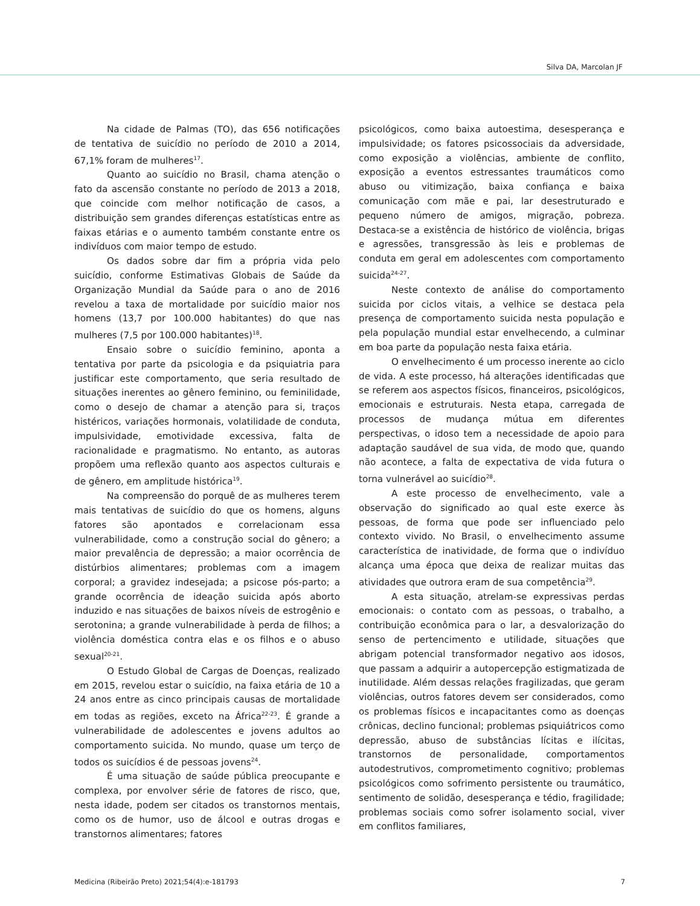Silva DA, Marcolan JF
Na cidade de Palmas (TO), das 656 notificações de tentativa de suicídio no período de 2010 a 2014, 67,1% foram de mulheres<sup>17</sup>.
Quanto ao suicídio no Brasil, chama atenção o fato da ascensão constante no período de 2013 a 2018, que coincide com melhor notificação de casos, a distribuição sem grandes diferenças estatísticas entre as faixas etárias e o aumento também constante entre os indivíduos com maior tempo de estudo.
Os dados sobre dar fim a própria vida pelo suicídio, conforme Estimativas Globais de Saúde da Organização Mundial da Saúde para o ano de 2016 revelou a taxa de mortalidade por suicídio maior nos homens (13,7 por 100.000 habitantes) do que nas mulheres (7,5 por 100.000 habitantes)<sup>18</sup>.
Ensaio sobre o suicídio feminino, aponta a tentativa por parte da psicologia e da psiquiatria para justificar este comportamento, que seria resultado de situações inerentes ao gênero feminino, ou feminilidade, como o desejo de chamar a atenção para si, traços histéricos, variações hormonais, volatilidade de conduta, impulsividade, emotividade excessiva, falta de racionalidade e pragmatismo. No entanto, as autoras propõem uma reflexão quanto aos aspectos culturais e de gênero, em amplitude histórica<sup>19</sup>.
Na compreensão do porquê de as mulheres terem mais tentativas de suicídio do que os homens, alguns fatores são apontados e correlacionam essa vulnerabilidade, como a construção social do gênero; a maior prevalência de depressão; a maior ocorrência de distúrbios alimentares; problemas com a imagem corporal; a gravidez indesejada; a psicose pós-parto; a grande ocorrência de ideação suicida após aborto induzido e nas situações de baixos níveis de estrogênio e serotonina; a grande vulnerabilidade à perda de filhos; a violência doméstica contra elas e os filhos e o abuso sexual<sup>20-21</sup>.
O Estudo Global de Cargas de Doenças, realizado em 2015, revelou estar o suicídio, na faixa etária de 10 a 24 anos entre as cinco principais causas de mortalidade em todas as regiões, exceto na África<sup>22-23</sup>. É grande a vulnerabilidade de adolescentes e jovens adultos ao comportamento suicida. No mundo, quase um terço de todos os suicídios é de pessoas jovens<sup>24</sup>.
É uma situação de saúde pública preocupante e complexa, por envolver série de fatores de risco, que, nesta idade, podem ser citados os transtornos mentais, como os de humor, uso de álcool e outras drogas e transtornos alimentares; fatores
psicológicos, como baixa autoestima, desesperança e impulsividade; os fatores psicossociais da adversidade, como exposição a violências, ambiente de conflito, exposição a eventos estressantes traumáticos como abuso ou vitimização, baixa confiança e baixa comunicação com mãe e pai, lar desestruturado e pequeno número de amigos, migração, pobreza. Destaca-se a existência de histórico de violência, brigas e agressões, transgressão às leis e problemas de conduta em geral em adolescentes com comportamento suicida<sup>24-27</sup>.
Neste contexto de análise do comportamento suicida por ciclos vitais, a velhice se destaca pela presença de comportamento suicida nesta população e pela população mundial estar envelhecendo, a culminar em boa parte da população nesta faixa etária.
O envelhecimento é um processo inerente ao ciclo de vida. A este processo, há alterações identificadas que se referem aos aspectos físicos, financeiros, psicológicos, emocionais e estruturais. Nesta etapa, carregada de processos de mudança mútua em diferentes perspectivas, o idoso tem a necessidade de apoio para adaptação saudável de sua vida, de modo que, quando não acontece, a falta de expectativa de vida futura o torna vulnerável ao suicídio<sup>28</sup>.
A este processo de envelhecimento, vale a observação do significado ao qual este exerce às pessoas, de forma que pode ser influenciado pelo contexto vivido. No Brasil, o envelhecimento assume característica de inatividade, de forma que o indivíduo alcança uma época que deixa de realizar muitas das atividades que outrora eram de sua competência<sup>29</sup>.
A esta situação, atrelam-se expressivas perdas emocionais: o contato com as pessoas, o trabalho, a contribuição econômica para o lar, a desvalorização do senso de pertencimento e utilidade, situações que abrigam potencial transformador negativo aos idosos, que passam a adquirir a autopercepção estigmatizada de inutilidade. Além dessas relações fragilizadas, que geram violências, outros fatores devem ser considerados, como os problemas físicos e incapacitantes como as doenças crônicas, declino funcional; problemas psiquiátricos como depressão, abuso de substâncias lícitas e ilícitas, transtornos de personalidade, comportamentos autodestrutivos, comprometimento cognitivo; problemas psicológicos como sofrimento persistente ou traumático, sentimento de solidão, desesperança e tédio, fragilidade; problemas sociais como sofrer isolamento social, viver em conflitos familiares,
Medicina (Ribeirão Preto) 2021;54(4):e-181793 7